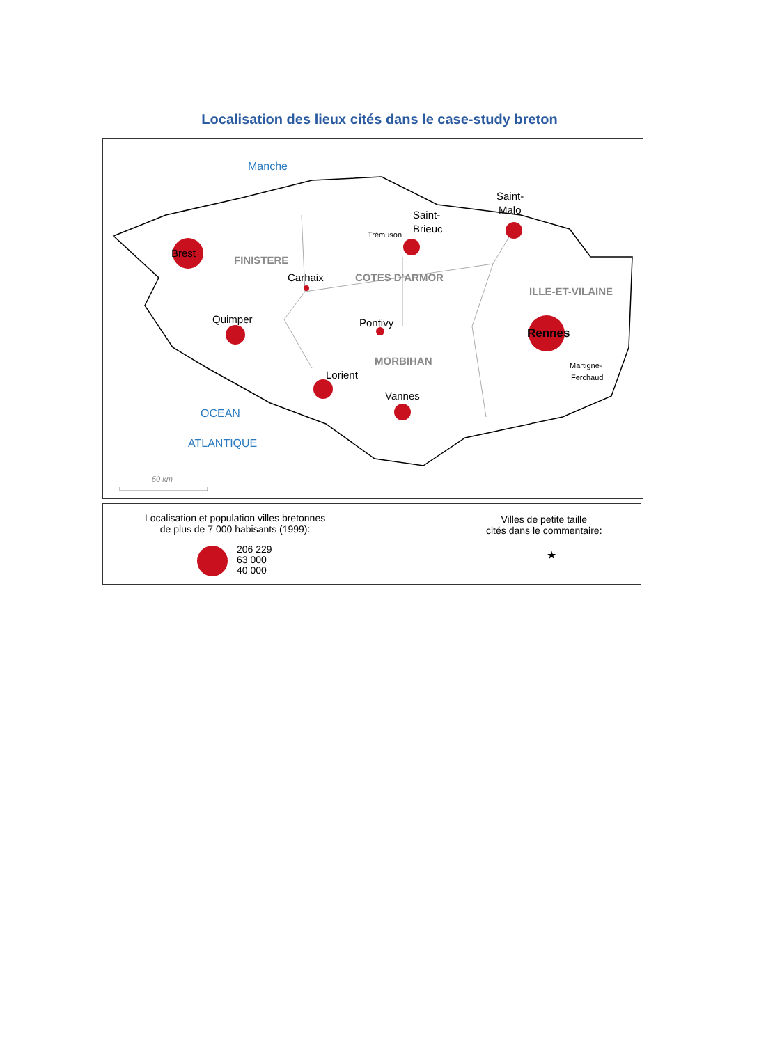Localisation des lieux cités dans le case-study breton
Brest
Saint-
Brieuc
Saint-
Malo
Carhaix
Quimper
Pontivy
Rennes
Lorient
Vannes
Trémuson
Martigné-
Ferchaud
FINISTERE
COTES D'ARMOR
ILLE-ET-VILAINE
MORBIHAN
Manche
OCEAN
ATLANTIQUE
50 km
Localisation et population villes bretonnes
de plus de 7 000 habisants (1999):
206 229
63 000
40 000
Villes de petite taille
cités dans le commentaire:
★